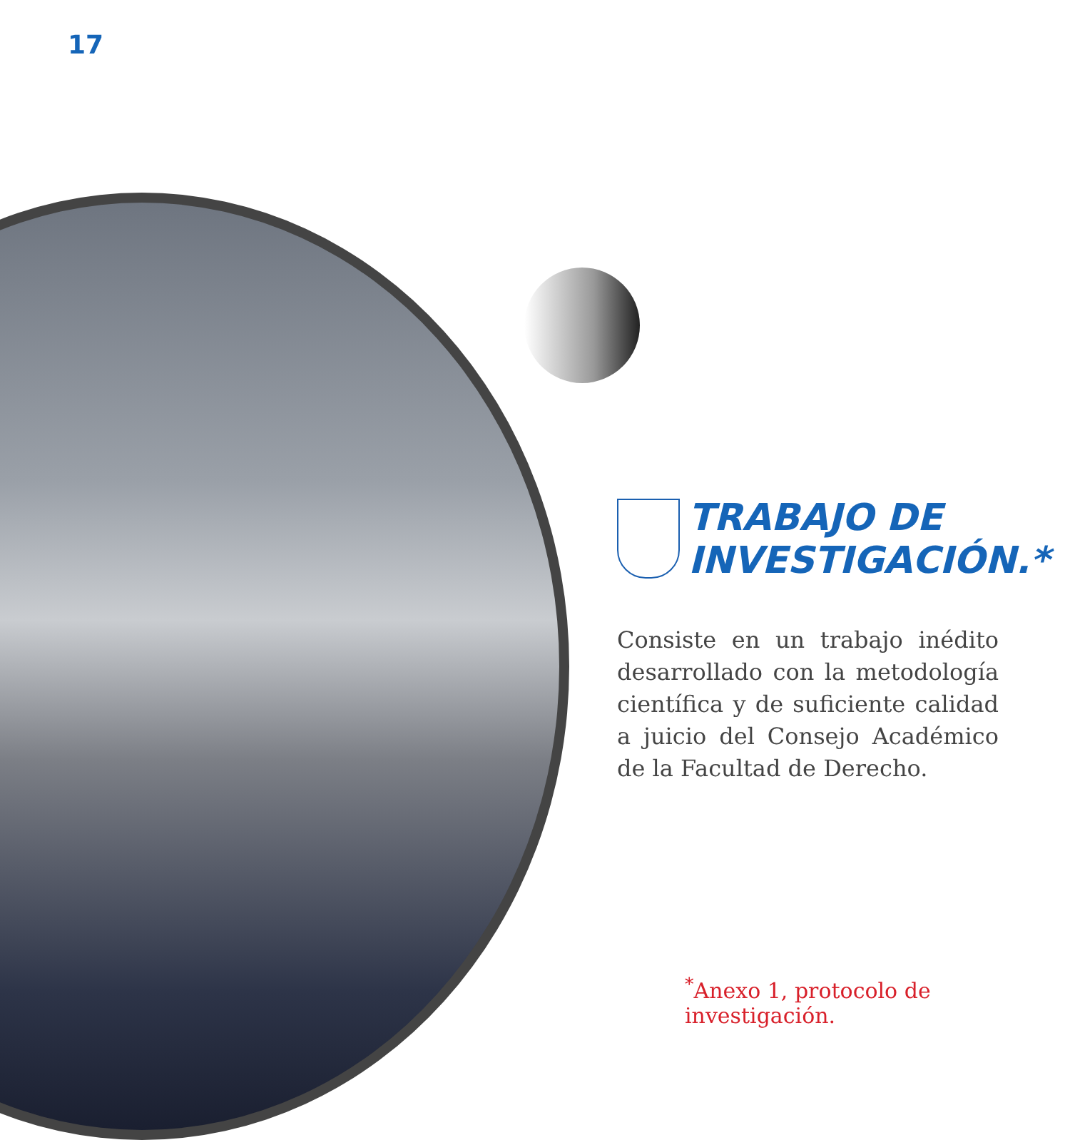17
TRABAJO DE INVESTIGACIÓN.*
Consiste en un trabajo inédito desarrollado con la metodología científica y de suficiente calidad a juicio del Consejo Académico de la Facultad de Derecho.
<sup>*</sup> Anexo 1, protocolo de investigación.